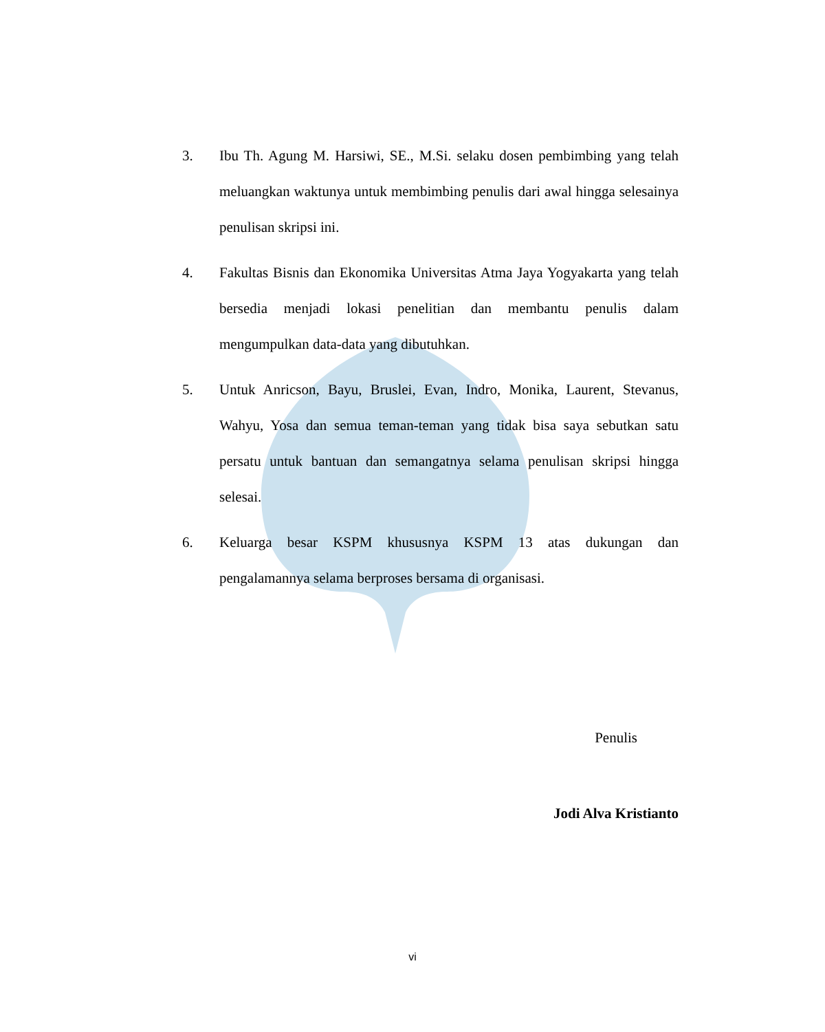3. Ibu Th. Agung M. Harsiwi, SE., M.Si. selaku dosen pembimbing yang telah meluangkan waktunya untuk membimbing penulis dari awal hingga selesainya penulisan skripsi ini.
4. Fakultas Bisnis dan Ekonomika Universitas Atma Jaya Yogyakarta yang telah bersedia menjadi lokasi penelitian dan membantu penulis dalam mengumpulkan data-data yang dibutuhkan.
5. Untuk Anricson, Bayu, Bruslei, Evan, Indro, Monika, Laurent, Stevanus, Wahyu, Yosa dan semua teman-teman yang tidak bisa saya sebutkan satu persatu untuk bantuan dan semangatnya selama penulisan skripsi hingga selesai.
6. Keluarga besar KSPM khususnya KSPM 13 atas dukungan dan pengalamannya selama berproses bersama di organisasi.
Penulis
Jodi Alva Kristianto
vi